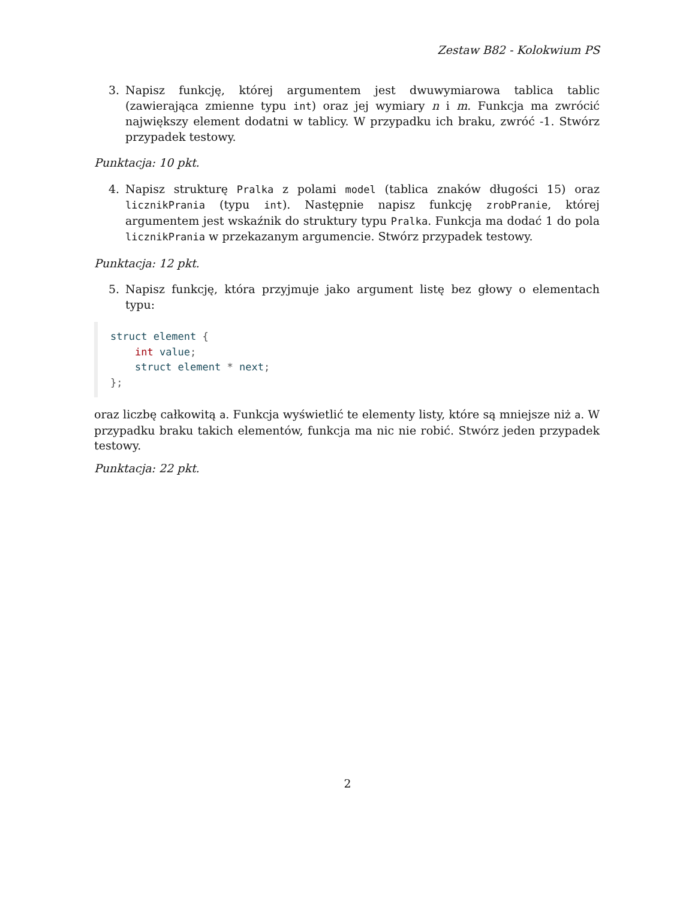Zestaw B82 - Kolokwium PS
3. Napisz funkcję, której argumentem jest dwuwymiarowa tablica tablic (zawierająca zmienne typu int) oraz jej wymiary n i m. Funkcja ma zwrócić największy element dodatni w tablicy. W przypadku ich braku, zwróć -1. Stwórz przypadek testowy.
Punktacja: 10 pkt.
4. Napisz strukturę Pralka z polami model (tablica znaków długości 15) oraz licznikPrania (typu int). Następnie napisz funkcję zrobPranie, której argumentem jest wskaźnik do struktury typu Pralka. Funkcja ma dodać 1 do pola licznikPrania w przekazanym argumencie. Stwórz przypadek testowy.
Punktacja: 12 pkt.
5. Napisz funkcję, która przyjmuje jako argument listę bez głowy o elementach typu:
struct element { int value; struct element * next; };
oraz liczbę całkowitą a. Funkcja wyświetlić te elementy listy, które są mniejsze niż a. W przypadku braku takich elementów, funkcja ma nic nie robić. Stwórz jeden przypadek testowy.
Punktacja: 22 pkt.
2